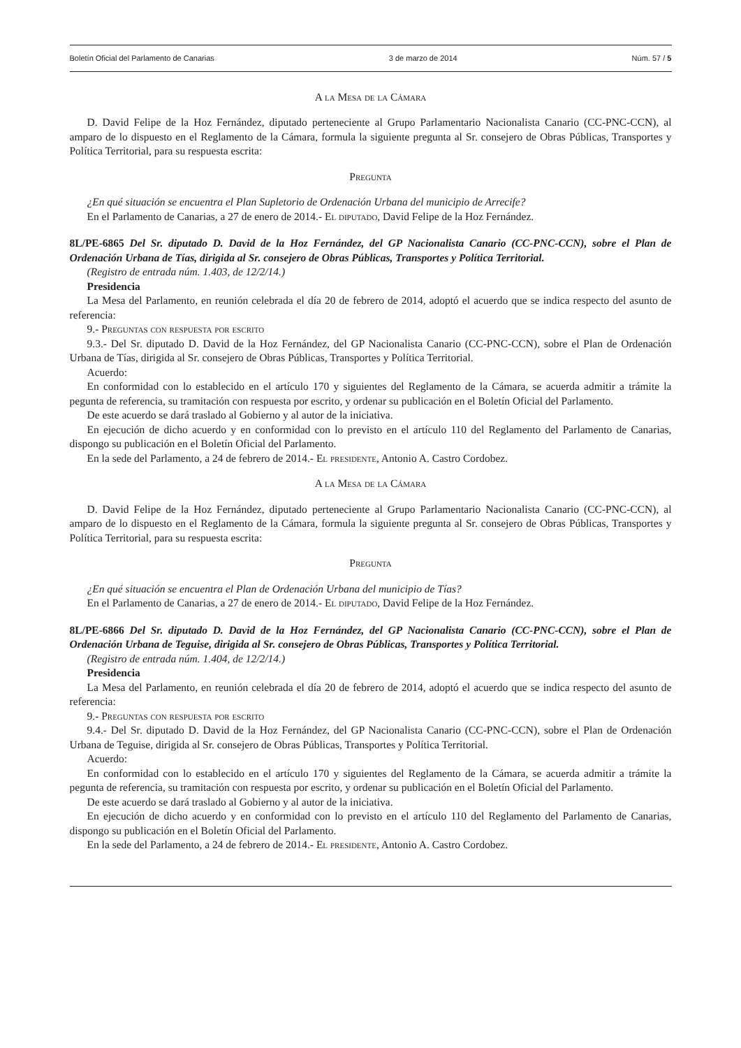Boletín Oficial del Parlamento de Canarias 3 de marzo de 2014 Núm. 57 / 5
A la Mesa de la Cámara
D. David Felipe de la Hoz Fernández, diputado perteneciente al Grupo Parlamentario Nacionalista Canario (CC-PNC-CCN), al amparo de lo dispuesto en el Reglamento de la Cámara, formula la siguiente pregunta al Sr. consejero de Obras Públicas, Transportes y Política Territorial, para su respuesta escrita:
Pregunta
¿En qué situación se encuentra el Plan Supletorio de Ordenación Urbana del municipio de Arrecife?
En el Parlamento de Canarias, a 27 de enero de 2014.- El diputado, David Felipe de la Hoz Fernández.
8L/PE-6865 Del Sr. diputado D. David de la Hoz Fernández, del GP Nacionalista Canario (CC-PNC-CCN), sobre el Plan de Ordenación Urbana de Tías, dirigida al Sr. consejero de Obras Públicas, Transportes y Política Territorial.
(Registro de entrada núm. 1.403, de 12/2/14.)
Presidencia
La Mesa del Parlamento, en reunión celebrada el día 20 de febrero de 2014, adoptó el acuerdo que se indica respecto del asunto de referencia:
9.- Preguntas con respuesta por escrito
9.3.- Del Sr. diputado D. David de la Hoz Fernández, del GP Nacionalista Canario (CC-PNC-CCN), sobre el Plan de Ordenación Urbana de Tías, dirigida al Sr. consejero de Obras Públicas, Transportes y Política Territorial.
Acuerdo:
En conformidad con lo establecido en el artículo 170 y siguientes del Reglamento de la Cámara, se acuerda admitir a trámite la pegunta de referencia, su tramitación con respuesta por escrito, y ordenar su publicación en el Boletín Oficial del Parlamento.
De este acuerdo se dará traslado al Gobierno y al autor de la iniciativa.
En ejecución de dicho acuerdo y en conformidad con lo previsto en el artículo 110 del Reglamento del Parlamento de Canarias, dispongo su publicación en el Boletín Oficial del Parlamento.
En la sede del Parlamento, a 24 de febrero de 2014.- El presidente, Antonio A. Castro Cordobez.
A la Mesa de la Cámara
D. David Felipe de la Hoz Fernández, diputado perteneciente al Grupo Parlamentario Nacionalista Canario (CC-PNC-CCN), al amparo de lo dispuesto en el Reglamento de la Cámara, formula la siguiente pregunta al Sr. consejero de Obras Públicas, Transportes y Política Territorial, para su respuesta escrita:
Pregunta
¿En qué situación se encuentra el Plan de Ordenación Urbana del municipio de Tías?
En el Parlamento de Canarias, a 27 de enero de 2014.- El diputado, David Felipe de la Hoz Fernández.
8L/PE-6866 Del Sr. diputado D. David de la Hoz Fernández, del GP Nacionalista Canario (CC-PNC-CCN), sobre el Plan de Ordenación Urbana de Teguise, dirigida al Sr. consejero de Obras Públicas, Transportes y Política Territorial.
(Registro de entrada núm. 1.404, de 12/2/14.)
Presidencia
La Mesa del Parlamento, en reunión celebrada el día 20 de febrero de 2014, adoptó el acuerdo que se indica respecto del asunto de referencia:
9.- Preguntas con respuesta por escrito
9.4.- Del Sr. diputado D. David de la Hoz Fernández, del GP Nacionalista Canario (CC-PNC-CCN), sobre el Plan de Ordenación Urbana de Teguise, dirigida al Sr. consejero de Obras Públicas, Transportes y Política Territorial.
Acuerdo:
En conformidad con lo establecido en el artículo 170 y siguientes del Reglamento de la Cámara, se acuerda admitir a trámite la pegunta de referencia, su tramitación con respuesta por escrito, y ordenar su publicación en el Boletín Oficial del Parlamento.
De este acuerdo se dará traslado al Gobierno y al autor de la iniciativa.
En ejecución de dicho acuerdo y en conformidad con lo previsto en el artículo 110 del Reglamento del Parlamento de Canarias, dispongo su publicación en el Boletín Oficial del Parlamento.
En la sede del Parlamento, a 24 de febrero de 2014.- El presidente, Antonio A. Castro Cordobez.